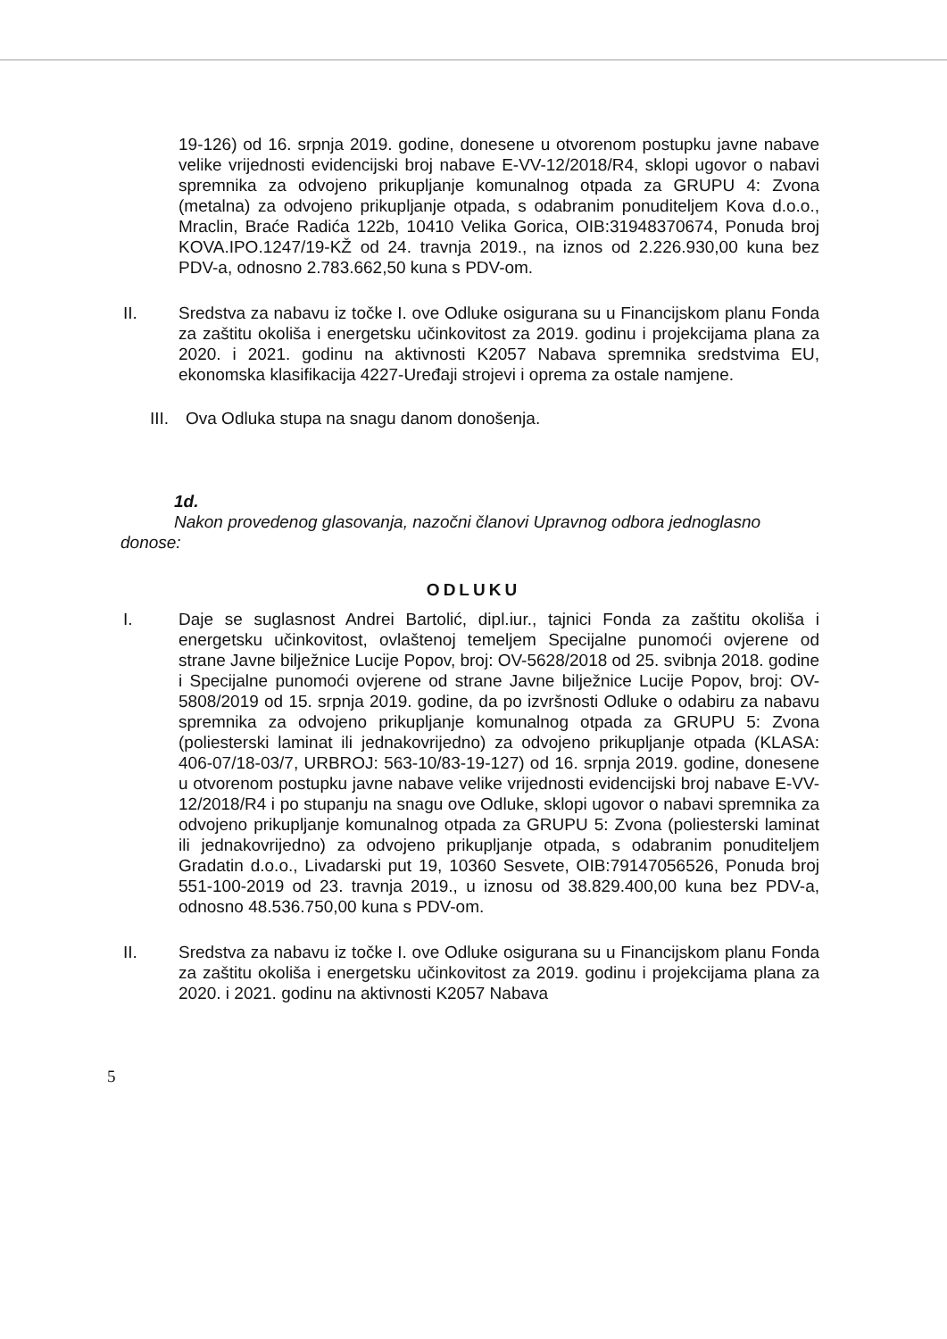19-126) od 16. srpnja 2019. godine, donesene u otvorenom postupku javne nabave velike vrijednosti evidencijski broj nabave E-VV-12/2018/R4, sklopi ugovor o nabavi spremnika za odvojeno prikupljanje komunalnog otpada za GRUPU 4: Zvona (metalna) za odvojeno prikupljanje otpada, s odabranim ponuditeljem Kova d.o.o., Mraclin, Braće Radića 122b, 10410 Velika Gorica, OIB:31948370674, Ponuda broj KOVA.IPO.1247/19-KŽ od 24. travnja 2019., na iznos od 2.226.930,00 kuna bez PDV-a, odnosno 2.783.662,50 kuna s PDV-om.
II. Sredstva za nabavu iz točke I. ove Odluke osigurana su u Financijskom planu Fonda za zaštitu okoliša i energetsku učinkovitost za 2019. godinu i projekcijama plana za 2020. i 2021. godinu na aktivnosti K2057 Nabava spremnika sredstvima EU, ekonomska klasifikacija 4227-Uređaji strojevi i oprema za ostale namjene.
III.
Ova Odluka stupa na snagu danom donošenja.
1d.
Nakon provedenog glasovanja, nazočni članovi Upravnog odbora jednoglasno
donose:
ODLUKU
I. Daje se suglasnost Andrei Bartolić, dipl.iur., tajnici Fonda za zaštitu okoliša i energetsku učinkovitost, ovlaštenoj temeljem Specijalne punomoći ovjerene od strane Javne bilježnice Lucije Popov, broj: OV-5628/2018 od 25. svibnja 2018. godine i Specijalne punomoći ovjerene od strane Javne bilježnice Lucije Popov, broj: OV-5808/2019 od 15. srpnja 2019. godine, da po izvršnosti Odluke o odabiru za nabavu spremnika za odvojeno prikupljanje komunalnog otpada za GRUPU 5: Zvona (poliesterski laminat ili jednakovrijedno) za odvojeno prikupljanje otpada (KLASA: 406-07/18-03/7, URBROJ: 563-10/83-19-127) od 16. srpnja 2019. godine, donesene u otvorenom postupku javne nabave velike vrijednosti evidencijski broj nabave E-VV-12/2018/R4 i po stupanju na snagu ove Odluke, sklopi ugovor o nabavi spremnika za odvojeno prikupljanje komunalnog otpada za GRUPU 5: Zvona (poliesterski laminat ili jednakovrijedno) za odvojeno prikupljanje otpada, s odabranim ponuditeljem Gradatin d.o.o., Livadarski put 19, 10360 Sesvete, OIB:79147056526, Ponuda broj 551-100-2019 od 23. travnja 2019., u iznosu od 38.829.400,00 kuna bez PDV-a, odnosno 48.536.750,00 kuna s PDV-om.
II. Sredstva za nabavu iz točke I. ove Odluke osigurana su u Financijskom planu Fonda za zaštitu okoliša i energetsku učinkovitost za 2019. godinu i projekcijama plana za 2020. i 2021. godinu na aktivnosti K2057 Nabava
5